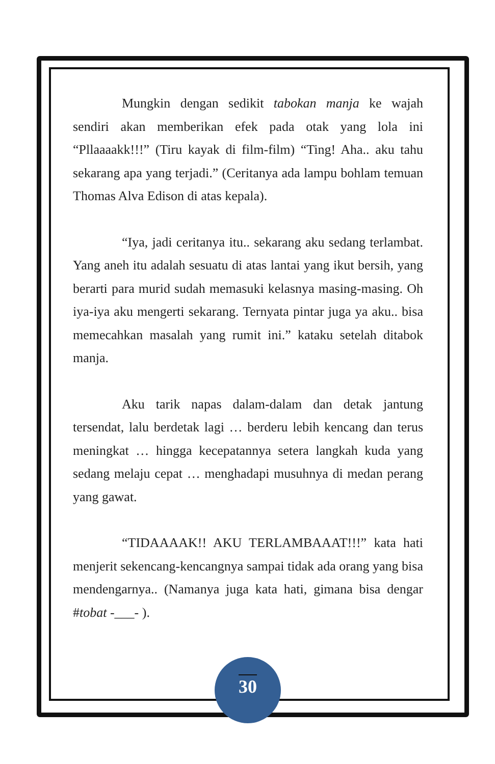Mungkin dengan sedikit tabokan manja ke wajah sendiri akan memberikan efek pada otak yang lola ini “Pllaaaakk!!!” (Tiru kayak di film-film) “Ting! Aha.. aku tahu sekarang apa yang terjadi.” (Ceritanya ada lampu bohlam temuan Thomas Alva Edison di atas kepala).
“Iya, jadi ceritanya itu.. sekarang aku sedang terlambat. Yang aneh itu adalah sesuatu di atas lantai yang ikut bersih, yang berarti para murid sudah memasuki kelasnya masing-masing. Oh iya-iya aku mengerti sekarang. Ternyata pintar juga ya aku.. bisa memecahkan masalah yang rumit ini.” kataku setelah ditabok manja.
Aku tarik napas dalam-dalam dan detak jantung tersendat, lalu berdetak lagi … berderu lebih kencang dan terus meningkat … hingga kecepatannya setera langkah kuda yang sedang melaju cepat … menghadapi musuhnya di medan perang yang gawat.
“TIDAAAAK!! AKU TERLAMBAAAT!!!” kata hati menjerit sekencang-kencangnya sampai tidak ada orang yang bisa mendengarnya.. (Namanya juga kata hati, gimana bisa dengar #tobat -___- ).
30